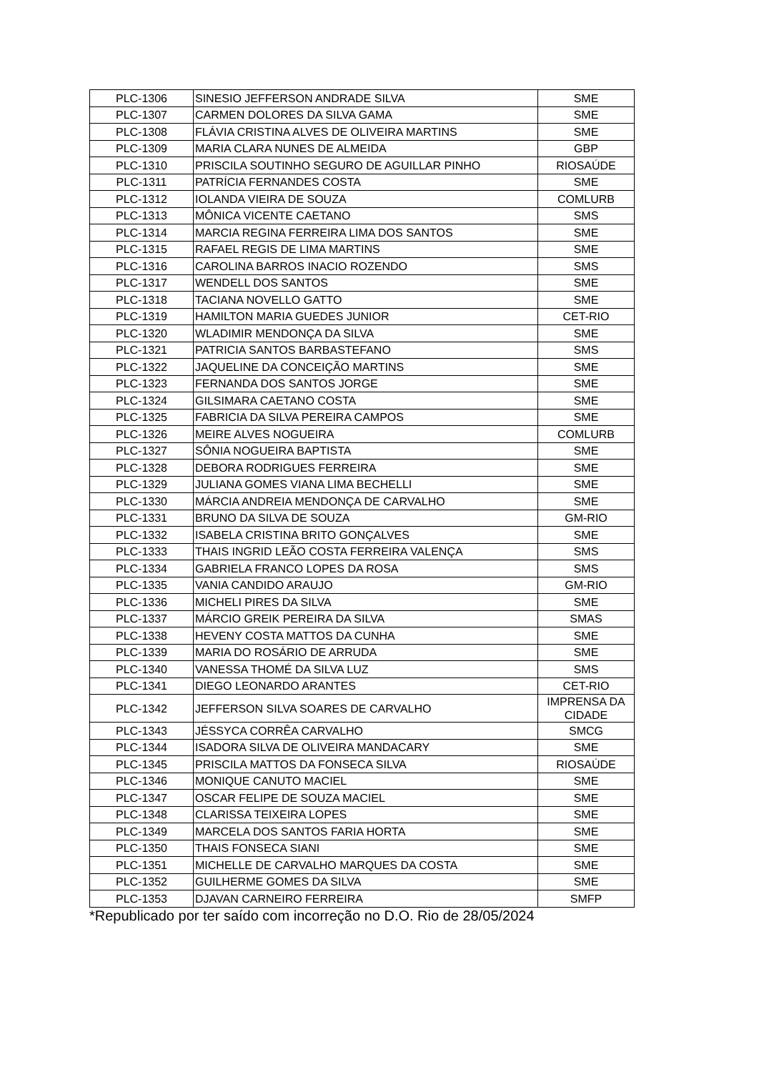| PLC-1306 | SINESIO JEFFERSON ANDRADE SILVA | SME |
| PLC-1307 | CARMEN DOLORES DA SILVA GAMA | SME |
| PLC-1308 | FLÁVIA CRISTINA ALVES DE OLIVEIRA MARTINS | SME |
| PLC-1309 | MARIA CLARA NUNES DE ALMEIDA | GBP |
| PLC-1310 | PRISCILA SOUTINHO SEGURO DE AGUILLAR PINHO | RIOSAÚDE |
| PLC-1311 | PATRÍCIA FERNANDES COSTA | SME |
| PLC-1312 | IOLANDA VIEIRA DE SOUZA | COMLURB |
| PLC-1313 | MÔNICA VICENTE CAETANO | SMS |
| PLC-1314 | MARCIA REGINA FERREIRA LIMA DOS SANTOS | SME |
| PLC-1315 | RAFAEL REGIS DE LIMA MARTINS | SME |
| PLC-1316 | CAROLINA BARROS INACIO ROZENDO | SMS |
| PLC-1317 | WENDELL DOS SANTOS | SME |
| PLC-1318 | TACIANA NOVELLO GATTO | SME |
| PLC-1319 | HAMILTON MARIA GUEDES JUNIOR | CET-RIO |
| PLC-1320 | WLADIMIR MENDONÇA DA SILVA | SME |
| PLC-1321 | PATRICIA SANTOS BARBASTEFANO | SMS |
| PLC-1322 | JAQUELINE DA CONCEIÇÃO MARTINS | SME |
| PLC-1323 | FERNANDA DOS SANTOS JORGE | SME |
| PLC-1324 | GILSIMARA CAETANO COSTA | SME |
| PLC-1325 | FABRICIA DA SILVA PEREIRA CAMPOS | SME |
| PLC-1326 | MEIRE ALVES NOGUEIRA | COMLURB |
| PLC-1327 | SÔNIA NOGUEIRA BAPTISTA | SME |
| PLC-1328 | DEBORA RODRIGUES FERREIRA | SME |
| PLC-1329 | JULIANA GOMES VIANA LIMA BECHELLI | SME |
| PLC-1330 | MÁRCIA ANDREIA MENDONÇA DE CARVALHO | SME |
| PLC-1331 | BRUNO DA SILVA DE SOUZA | GM-RIO |
| PLC-1332 | ISABELA CRISTINA BRITO GONÇALVES | SME |
| PLC-1333 | THAIS INGRID LEÃO COSTA FERREIRA VALENÇA | SMS |
| PLC-1334 | GABRIELA FRANCO LOPES DA ROSA | SMS |
| PLC-1335 | VANIA CANDIDO ARAUJO | GM-RIO |
| PLC-1336 | MICHELI PIRES DA SILVA | SME |
| PLC-1337 | MÁRCIO GREIK PEREIRA DA SILVA | SMAS |
| PLC-1338 | HEVENY COSTA MATTOS DA CUNHA | SME |
| PLC-1339 | MARIA DO ROSÁRIO DE ARRUDA | SME |
| PLC-1340 | VANESSA THOMÉ DA SILVA LUZ | SMS |
| PLC-1341 | DIEGO LEONARDO ARANTES | CET-RIO |
| PLC-1342 | JEFFERSON SILVA SOARES DE CARVALHO | IMPRENSA DA CIDADE |
| PLC-1343 | JÉSSYCA CORRÊA CARVALHO | SMCG |
| PLC-1344 | ISADORA SILVA DE OLIVEIRA MANDACARY | SME |
| PLC-1345 | PRISCILA MATTOS DA FONSECA SILVA | RIOSAÚDE |
| PLC-1346 | MONIQUE CANUTO MACIEL | SME |
| PLC-1347 | OSCAR FELIPE DE SOUZA MACIEL | SME |
| PLC-1348 | CLARISSA TEIXEIRA LOPES | SME |
| PLC-1349 | MARCELA DOS SANTOS FARIA HORTA | SME |
| PLC-1350 | THAIS FONSECA SIANI | SME |
| PLC-1351 | MICHELLE DE CARVALHO MARQUES DA COSTA | SME |
| PLC-1352 | GUILHERME GOMES DA SILVA | SME |
| PLC-1353 | DJAVAN CARNEIRO FERREIRA | SMFP |
*Republicado por ter saído com incorreção no D.O. Rio de 28/05/2024